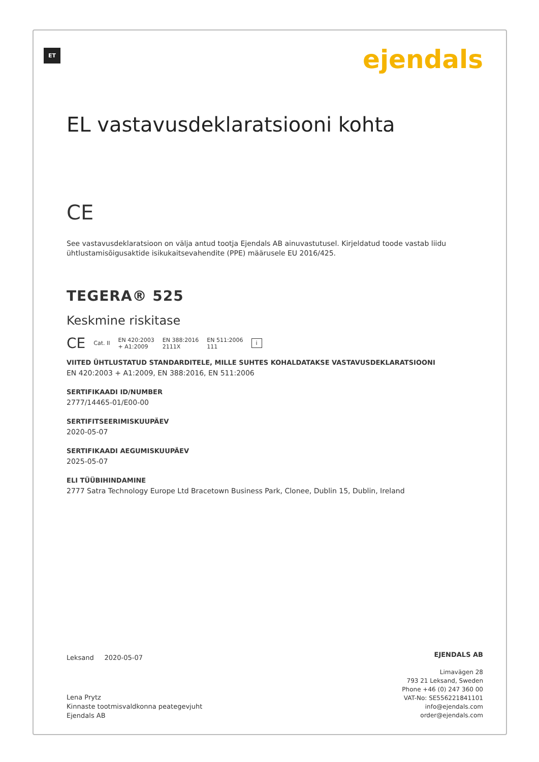ET ejendals
EL vastavusdeklaratsiooni kohta
CE
See vastavusdeklaratsioon on välja antud tootja Ejendals AB ainuvastutusel. Kirjeldatud toode vastab liidu ühtlustamisõigusaktide isikukaitsevahendite (PPE) määrusele EU 2016/425.
TEGERA® 525
Keskmine riskitase
CE Cat. II EN 420:2003
+ A1:2009 EN 388:2016
2111X EN 511:2006
111 i
VIITED ÜHTLUSTATUD STANDARDITELE, MILLE SUHTES KOHALDATAKSE VASTAVUSDEKLARATSIOONI
EN 420:2003 + A1:2009, EN 388:2016, EN 511:2006
SERTIFIKAADI ID/NUMBER
2777/14465-01/E00-00
SERTIFITSEERIMISKUUPÄEV
2020-05-07
SERTIFIKAADI AEGUMISKUUPÄEV
2025-05-07
ELI TÜÜBIHINDAMINE
2777 Satra Technology Europe Ltd Bracetown Business Park, Clonee, Dublin 15, Dublin, Ireland
Leksand 2020-05-07
Lena Prytz
Kinnaste tootmisvaldkonna peategevjuht
Ejendals AB
EJENDALS AB
Limavägen 28
793 21 Leksand, Sweden
Phone +46 (0) 247 360 00
VAT-No: SE556221841101
info@ejendals.com
order@ejendals.com